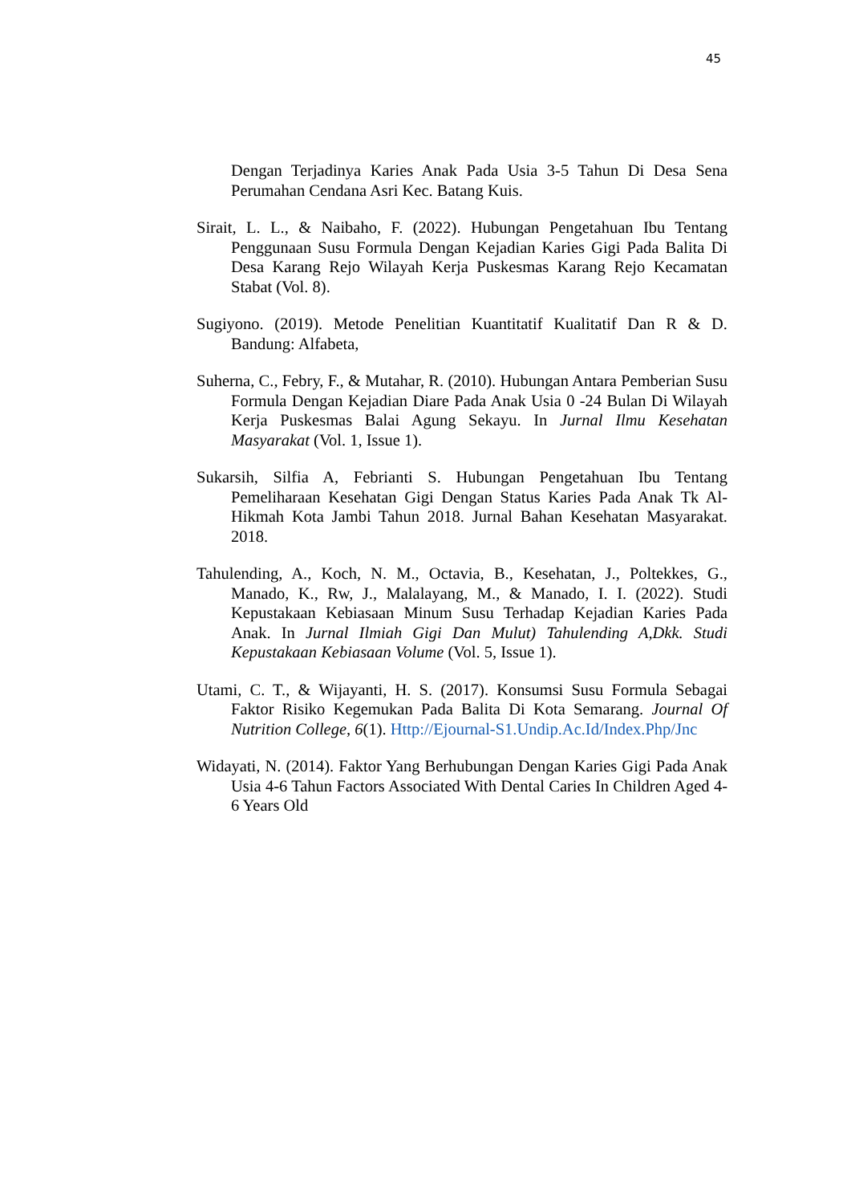45
Dengan Terjadinya Karies Anak Pada Usia 3-5 Tahun Di Desa Sena Perumahan Cendana Asri Kec. Batang Kuis.
Sirait, L. L., & Naibaho, F. (2022). Hubungan Pengetahuan Ibu Tentang Penggunaan Susu Formula Dengan Kejadian Karies Gigi Pada Balita Di Desa Karang Rejo Wilayah Kerja Puskesmas Karang Rejo Kecamatan Stabat (Vol. 8).
Sugiyono. (2019). Metode Penelitian Kuantitatif Kualitatif Dan R & D. Bandung: Alfabeta,
Suherna, C., Febry, F., & Mutahar, R. (2010). Hubungan Antara Pemberian Susu Formula Dengan Kejadian Diare Pada Anak Usia 0 -24 Bulan Di Wilayah Kerja Puskesmas Balai Agung Sekayu. In Jurnal Ilmu Kesehatan Masyarakat (Vol. 1, Issue 1).
Sukarsih, Silfia A, Febrianti S. Hubungan Pengetahuan Ibu Tentang Pemeliharaan Kesehatan Gigi Dengan Status Karies Pada Anak Tk Al-Hikmah Kota Jambi Tahun 2018. Jurnal Bahan Kesehatan Masyarakat. 2018.
Tahulending, A., Koch, N. M., Octavia, B., Kesehatan, J., Poltekkes, G., Manado, K., Rw, J., Malalayang, M., & Manado, I. I. (2022). Studi Kepustakaan Kebiasaan Minum Susu Terhadap Kejadian Karies Pada Anak. In Jurnal Ilmiah Gigi Dan Mulut) Tahulending A,Dkk. Studi Kepustakaan Kebiasaan Volume (Vol. 5, Issue 1).
Utami, C. T., & Wijayanti, H. S. (2017). Konsumsi Susu Formula Sebagai Faktor Risiko Kegemukan Pada Balita Di Kota Semarang. Journal Of Nutrition College, 6(1). Http://Ejournal-S1.Undip.Ac.Id/Index.Php/Jnc
Widayati, N. (2014). Faktor Yang Berhubungan Dengan Karies Gigi Pada Anak Usia 4-6 Tahun Factors Associated With Dental Caries In Children Aged 4-6 Years Old